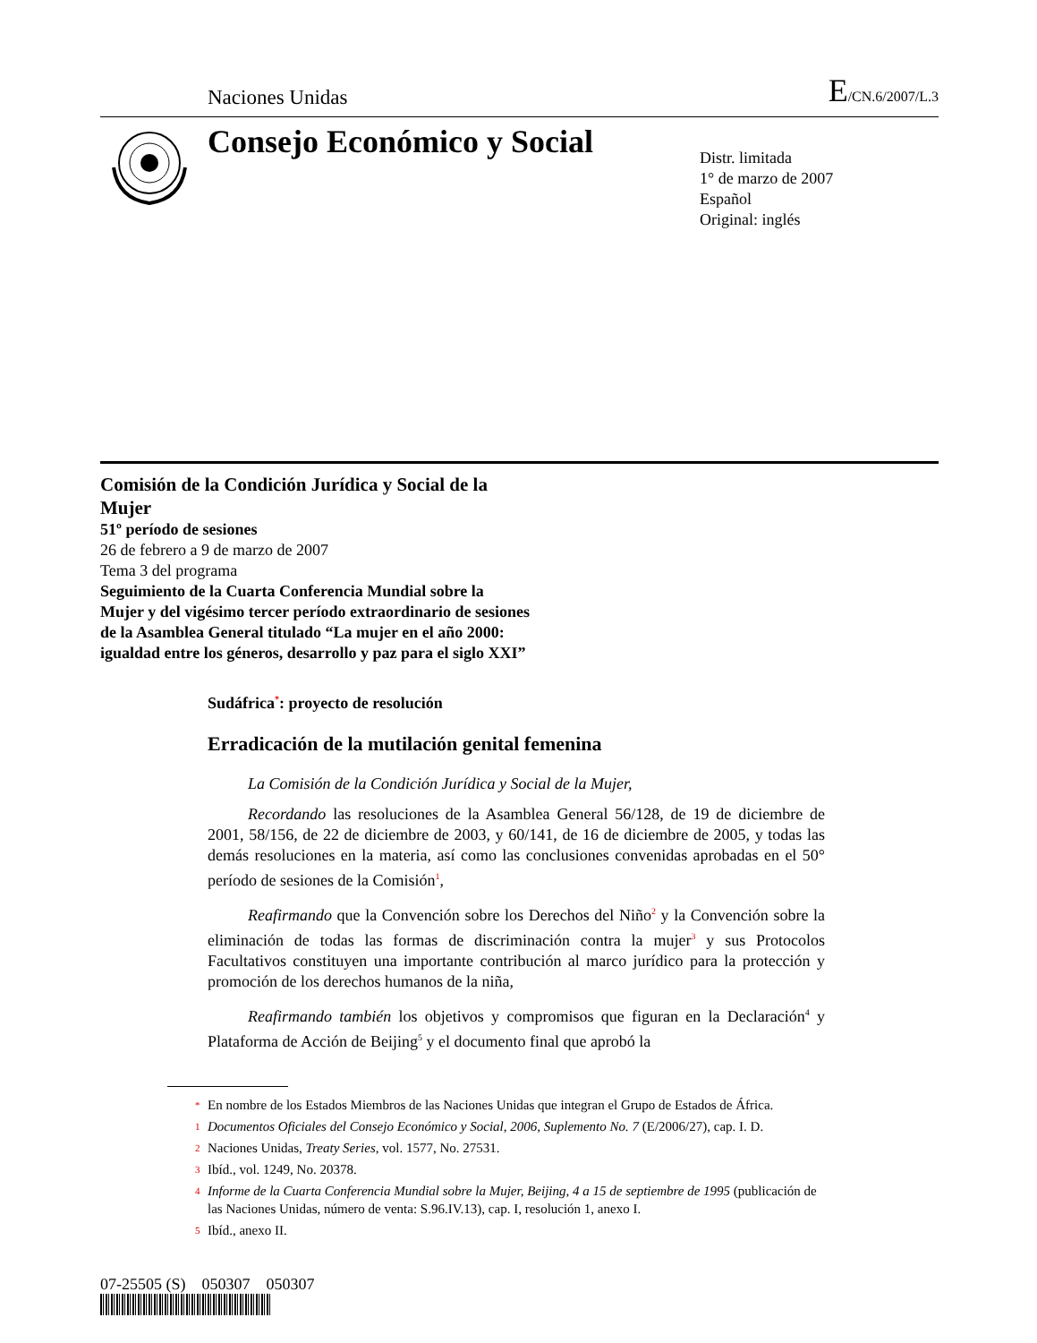Naciones Unidas E/CN.6/2007/L.3
Consejo Económico y Social
Distr. limitada
1° de marzo de 2007
Español
Original: inglés
Comisión de la Condición Jurídica y Social de la Mujer
51º período de sesiones
26 de febrero a 9 de marzo de 2007
Tema 3 del programa
Seguimiento de la Cuarta Conferencia Mundial sobre la Mujer y del vigésimo tercer período extraordinario de sesiones de la Asamblea General titulado “La mujer en el año 2000: igualdad entre los géneros, desarrollo y paz para el siglo XXI”
Sudáfrica<sup>*</sup>: proyecto de resolución
Erradicación de la mutilación genital femenina
La Comisión de la Condición Jurídica y Social de la Mujer,
Recordando las resoluciones de la Asamblea General 56/128, de 19 de diciembre de 2001, 58/156, de 22 de diciembre de 2003, y 60/141, de 16 de diciembre de 2005, y todas las demás resoluciones en la materia, así como las conclusiones convenidas aprobadas en el 50° período de sesiones de la Comisión<sup>1</sup>,
Reafirmando que la Convención sobre los Derechos del Niño<sup>2</sup> y la Convención sobre la eliminación de todas las formas de discriminación contra la mujer<sup>3</sup> y sus Protocolos Facultativos constituyen una importante contribución al marco jurídico para la protección y promoción de los derechos humanos de la niña,
Reafirmando también los objetivos y compromisos que figuran en la Declaración<sup>4</sup> y Plataforma de Acción de Beijing<sup>5</sup> y el documento final que aprobó la
* En nombre de los Estados Miembros de las Naciones Unidas que integran el Grupo de Estados de África.
1 Documentos Oficiales del Consejo Económico y Social, 2006, Suplemento No. 7 (E/2006/27), cap. I. D.
2 Naciones Unidas, Treaty Series, vol. 1577, No. 27531.
3 Ibíd., vol. 1249, No. 20378.
4 Informe de la Cuarta Conferencia Mundial sobre la Mujer, Beijing, 4 a 15 de septiembre de 1995 (publicación de las Naciones Unidas, número de venta: S.96.IV.13), cap. I, resolución 1, anexo I.
5 Ibíd., anexo II.
07-25505 (S) 050307 050307